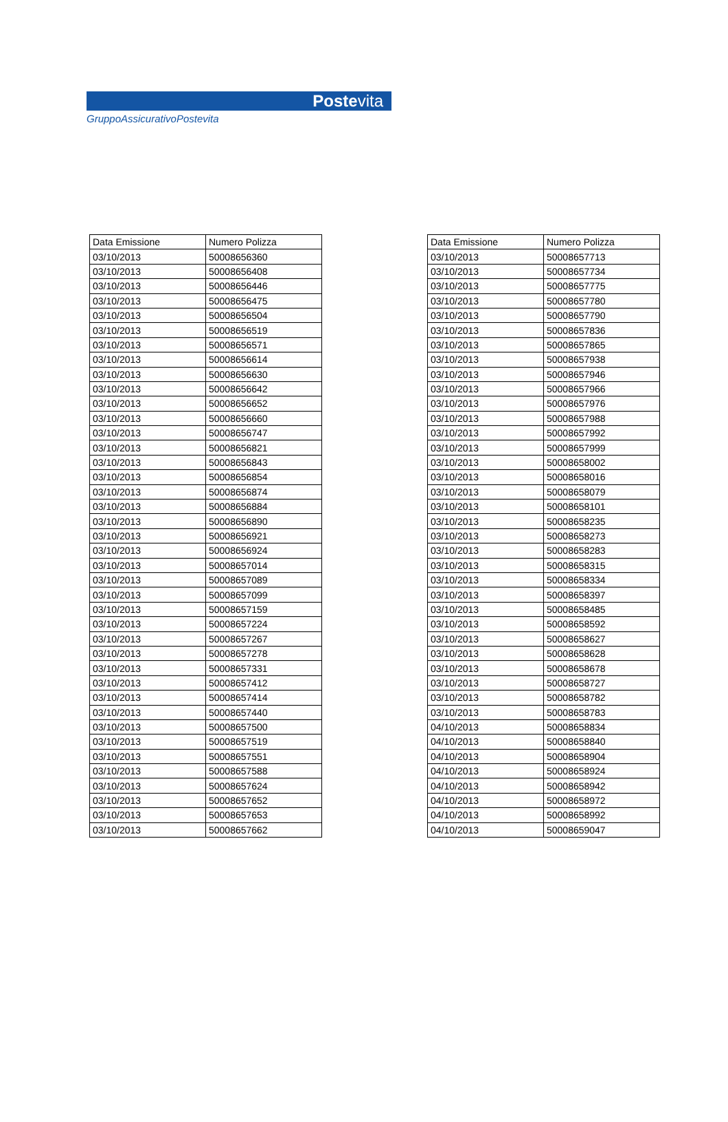Postevita
GruppoAssicurativoPostevita
| Data Emissione | Numero Polizza |
| --- | --- |
| 03/10/2013 | 50008656360 |
| 03/10/2013 | 50008656408 |
| 03/10/2013 | 50008656446 |
| 03/10/2013 | 50008656475 |
| 03/10/2013 | 50008656504 |
| 03/10/2013 | 50008656519 |
| 03/10/2013 | 50008656571 |
| 03/10/2013 | 50008656614 |
| 03/10/2013 | 50008656630 |
| 03/10/2013 | 50008656642 |
| 03/10/2013 | 50008656652 |
| 03/10/2013 | 50008656660 |
| 03/10/2013 | 50008656747 |
| 03/10/2013 | 50008656821 |
| 03/10/2013 | 50008656843 |
| 03/10/2013 | 50008656854 |
| 03/10/2013 | 50008656874 |
| 03/10/2013 | 50008656884 |
| 03/10/2013 | 50008656890 |
| 03/10/2013 | 50008656921 |
| 03/10/2013 | 50008656924 |
| 03/10/2013 | 50008657014 |
| 03/10/2013 | 50008657089 |
| 03/10/2013 | 50008657099 |
| 03/10/2013 | 50008657159 |
| 03/10/2013 | 50008657224 |
| 03/10/2013 | 50008657267 |
| 03/10/2013 | 50008657278 |
| 03/10/2013 | 50008657331 |
| 03/10/2013 | 50008657412 |
| 03/10/2013 | 50008657414 |
| 03/10/2013 | 50008657440 |
| 03/10/2013 | 50008657500 |
| 03/10/2013 | 50008657519 |
| 03/10/2013 | 50008657551 |
| 03/10/2013 | 50008657588 |
| 03/10/2013 | 50008657624 |
| 03/10/2013 | 50008657652 |
| 03/10/2013 | 50008657653 |
| 03/10/2013 | 50008657662 |
| Data Emissione | Numero Polizza |
| --- | --- |
| 03/10/2013 | 50008657713 |
| 03/10/2013 | 50008657734 |
| 03/10/2013 | 50008657775 |
| 03/10/2013 | 50008657780 |
| 03/10/2013 | 50008657790 |
| 03/10/2013 | 50008657836 |
| 03/10/2013 | 50008657865 |
| 03/10/2013 | 50008657938 |
| 03/10/2013 | 50008657946 |
| 03/10/2013 | 50008657966 |
| 03/10/2013 | 50008657976 |
| 03/10/2013 | 50008657988 |
| 03/10/2013 | 50008657992 |
| 03/10/2013 | 50008657999 |
| 03/10/2013 | 50008658002 |
| 03/10/2013 | 50008658016 |
| 03/10/2013 | 50008658079 |
| 03/10/2013 | 50008658101 |
| 03/10/2013 | 50008658235 |
| 03/10/2013 | 50008658273 |
| 03/10/2013 | 50008658283 |
| 03/10/2013 | 50008658315 |
| 03/10/2013 | 50008658334 |
| 03/10/2013 | 50008658397 |
| 03/10/2013 | 50008658485 |
| 03/10/2013 | 50008658592 |
| 03/10/2013 | 50008658627 |
| 03/10/2013 | 50008658628 |
| 03/10/2013 | 50008658678 |
| 03/10/2013 | 50008658727 |
| 03/10/2013 | 50008658782 |
| 03/10/2013 | 50008658783 |
| 04/10/2013 | 50008658834 |
| 04/10/2013 | 50008658840 |
| 04/10/2013 | 50008658904 |
| 04/10/2013 | 50008658924 |
| 04/10/2013 | 50008658942 |
| 04/10/2013 | 50008658972 |
| 04/10/2013 | 50008658992 |
| 04/10/2013 | 50008659047 |